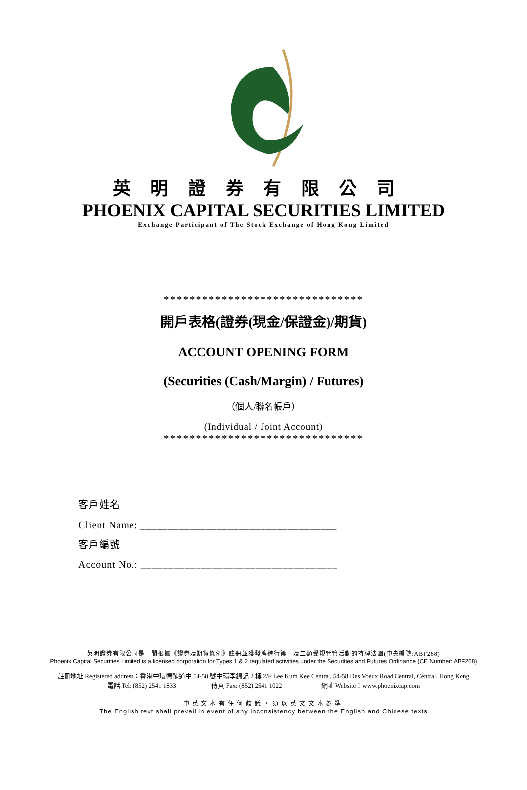英明證券有限公司
PHOENIX CAPITAL SECURITIES LIMITED
Exchange Participant of The Stock Exchange of Hong Kong Limited
*******************************
開戶表格(證券(現金/保證金)/期貨)
ACCOUNT OPENING FORM
(Securities (Cash/Margin) / Futures)
（個人/聯名帳戶）
(Individual / Joint Account)
*******************************
客戶姓名
Client Name: ____________________________________
客戶編號
Account No.: ____________________________________
英明證券有限公司是一間根據《證券及期貨條例》註冊並獲發牌進行第一及二類受規管管活動的持牌法團(中央編號:ABF268)
Phoenix Capital Securities Limited is a licensed corporation for Types 1 & 2 regulated activities under the Securities and Futures Ordinance (CE Number: ABF268)
註冊地址 Registered address：香港中環德輔道中 54-58 號中環李錦記 2 樓 2/F Lee Kum Kee Central, 54-58 Des Voeux Road Central, Central, Hong Kong
電話 Tel: (852) 2541 1833 傳真 Fax: (852) 2541 1022 網址 Website：www.phoenixcap.com
中英文本有任何歧議，須以英文文本為準
The English text shall prevail in event of any inconsistency between the English and Chinese texts